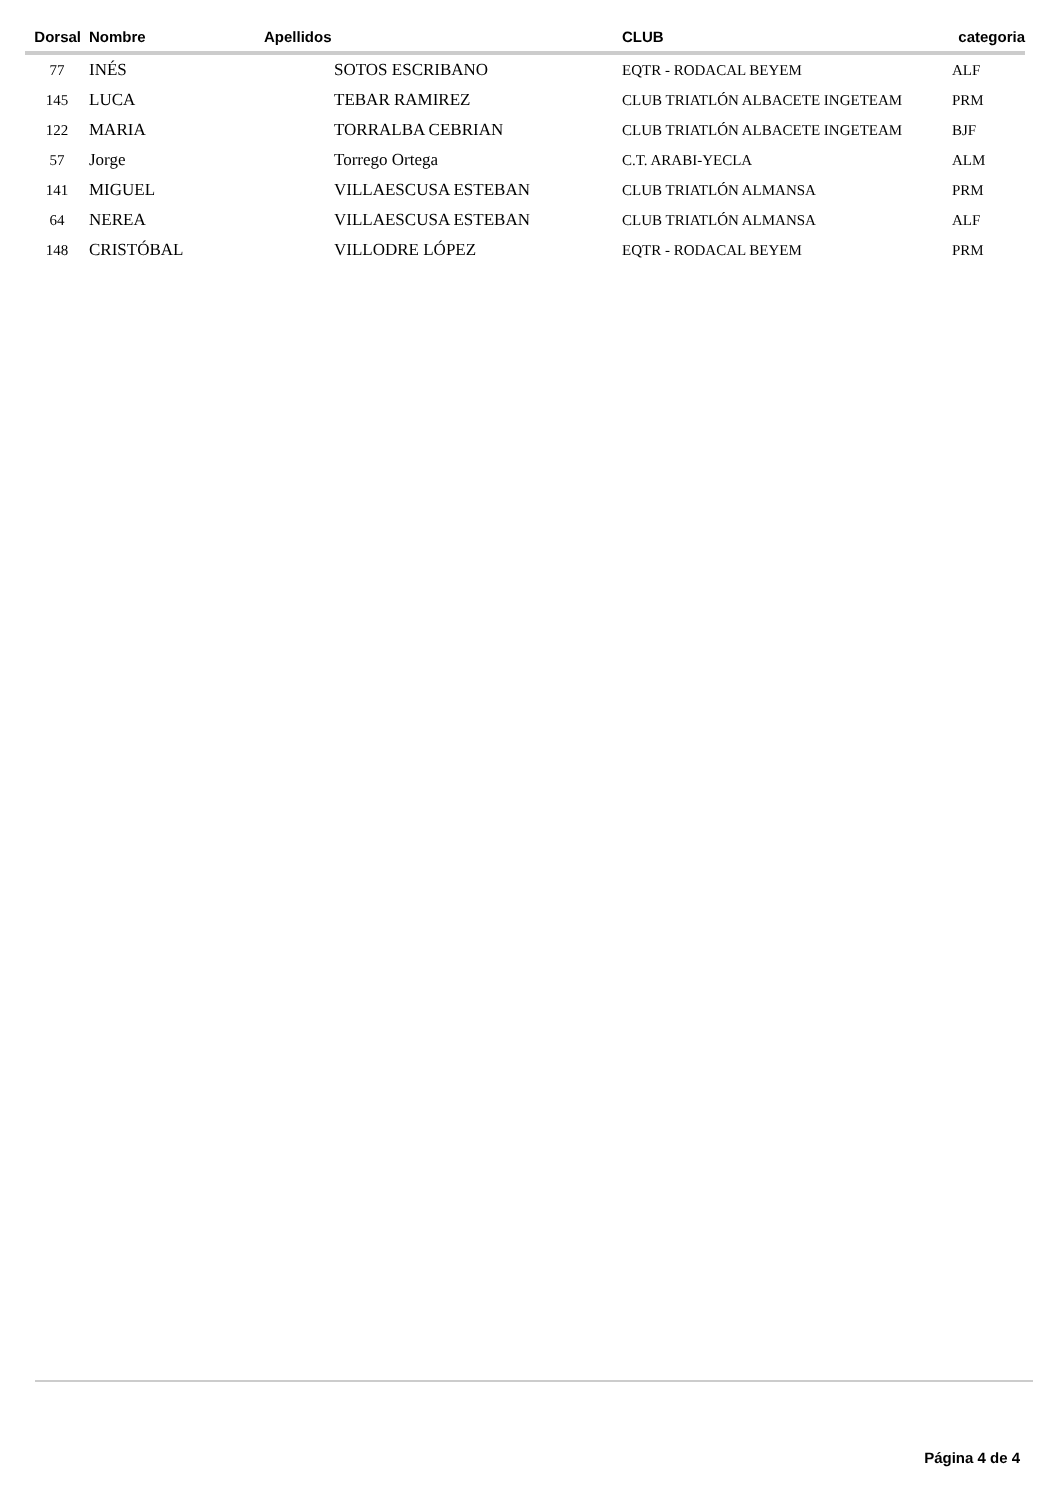| Dorsal | Nombre | Apellidos | CLUB | categoria |
| --- | --- | --- | --- | --- |
| 77 | INÉS | SOTOS ESCRIBANO | EQTR - RODACAL BEYEM | ALF |
| 145 | LUCA | TEBAR RAMIREZ | CLUB TRIATLÓN ALBACETE INGETEAM | PRM |
| 122 | MARIA | TORRALBA CEBRIAN | CLUB TRIATLÓN ALBACETE INGETEAM | BJF |
| 57 | Jorge | Torrego Ortega | C.T. ARABI-YECLA | ALM |
| 141 | MIGUEL | VILLAESCUSA ESTEBAN | CLUB TRIATLÓN ALMANSA | PRM |
| 64 | NEREA | VILLAESCUSA ESTEBAN | CLUB TRIATLÓN ALMANSA | ALF |
| 148 | CRISTÓBAL | VILLODRE LÓPEZ | EQTR - RODACAL BEYEM | PRM |
Página 4 de 4